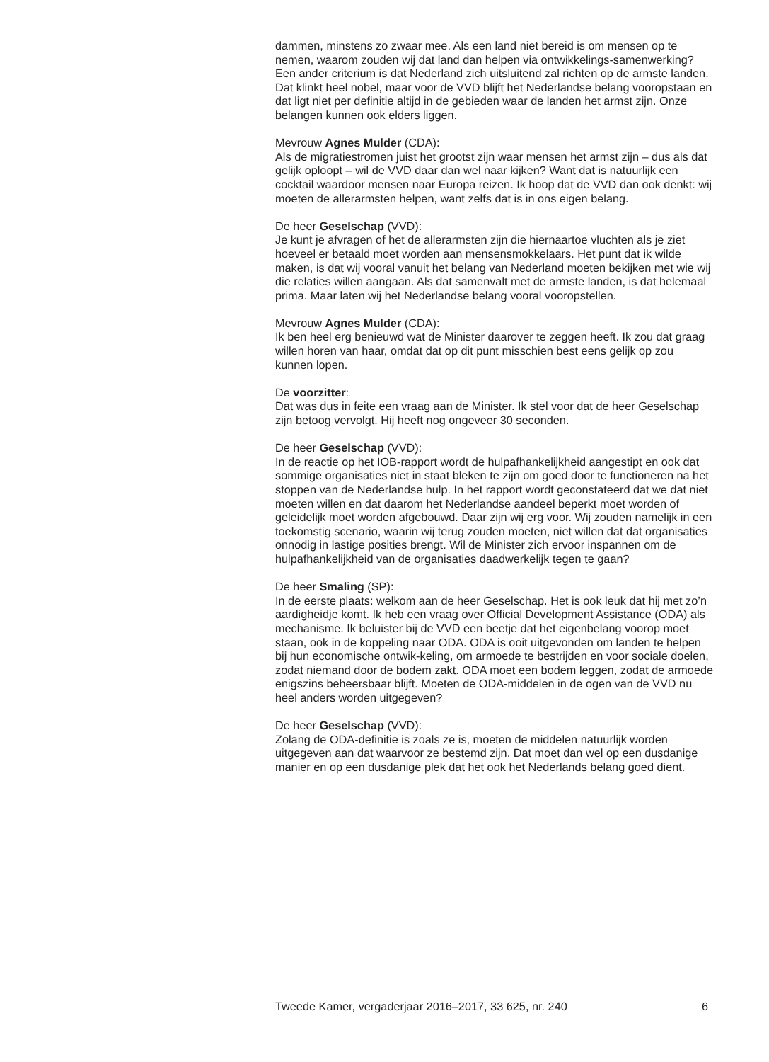dammen, minstens zo zwaar mee. Als een land niet bereid is om mensen op te nemen, waarom zouden wij dat land dan helpen via ontwikkelings-samenwerking? Een ander criterium is dat Nederland zich uitsluitend zal richten op de armste landen. Dat klinkt heel nobel, maar voor de VVD blijft het Nederlandse belang vooropstaan en dat ligt niet per definitie altijd in de gebieden waar de landen het armst zijn. Onze belangen kunnen ook elders liggen.
Mevrouw Agnes Mulder (CDA):
Als de migratiestromen juist het grootst zijn waar mensen het armst zijn – dus als dat gelijk oploopt – wil de VVD daar dan wel naar kijken? Want dat is natuurlijk een cocktail waardoor mensen naar Europa reizen. Ik hoop dat de VVD dan ook denkt: wij moeten de allerarmsten helpen, want zelfs dat is in ons eigen belang.
De heer Geselschap (VVD):
Je kunt je afvragen of het de allerarmsten zijn die hiernaartoe vluchten als je ziet hoeveel er betaald moet worden aan mensensmokkelaars. Het punt dat ik wilde maken, is dat wij vooral vanuit het belang van Nederland moeten bekijken met wie wij die relaties willen aangaan. Als dat samenvalt met de armste landen, is dat helemaal prima. Maar laten wij het Nederlandse belang vooral vooropstellen.
Mevrouw Agnes Mulder (CDA):
Ik ben heel erg benieuwd wat de Minister daarover te zeggen heeft. Ik zou dat graag willen horen van haar, omdat dat op dit punt misschien best eens gelijk op zou kunnen lopen.
De voorzitter:
Dat was dus in feite een vraag aan de Minister. Ik stel voor dat de heer Geselschap zijn betoog vervolgt. Hij heeft nog ongeveer 30 seconden.
De heer Geselschap (VVD):
In de reactie op het IOB-rapport wordt de hulpafhankelijkheid aangestipt en ook dat sommige organisaties niet in staat bleken te zijn om goed door te functioneren na het stoppen van de Nederlandse hulp. In het rapport wordt geconstateerd dat we dat niet moeten willen en dat daarom het Nederlandse aandeel beperkt moet worden of geleidelijk moet worden afgebouwd. Daar zijn wij erg voor. Wij zouden namelijk in een toekomstig scenario, waarin wij terug zouden moeten, niet willen dat dat organisaties onnodig in lastige posities brengt. Wil de Minister zich ervoor inspannen om de hulpafhankelijkheid van de organisaties daadwerkelijk tegen te gaan?
De heer Smaling (SP):
In de eerste plaats: welkom aan de heer Geselschap. Het is ook leuk dat hij met zo’n aardigheidje komt. Ik heb een vraag over Official Development Assistance (ODA) als mechanisme. Ik beluister bij de VVD een beetje dat het eigenbelang voorop moet staan, ook in de koppeling naar ODA. ODA is ooit uitgevonden om landen te helpen bij hun economische ontwik-keling, om armoede te bestrijden en voor sociale doelen, zodat niemand door de bodem zakt. ODA moet een bodem leggen, zodat de armoede enigszins beheersbaar blijft. Moeten de ODA-middelen in de ogen van de VVD nu heel anders worden uitgegeven?
De heer Geselschap (VVD):
Zolang de ODA-definitie is zoals ze is, moeten de middelen natuurlijk worden uitgegeven aan dat waarvoor ze bestemd zijn. Dat moet dan wel op een dusdanige manier en op een dusdanige plek dat het ook het Nederlands belang goed dient.
Tweede Kamer, vergaderjaar 2016–2017, 33 625, nr. 240 6